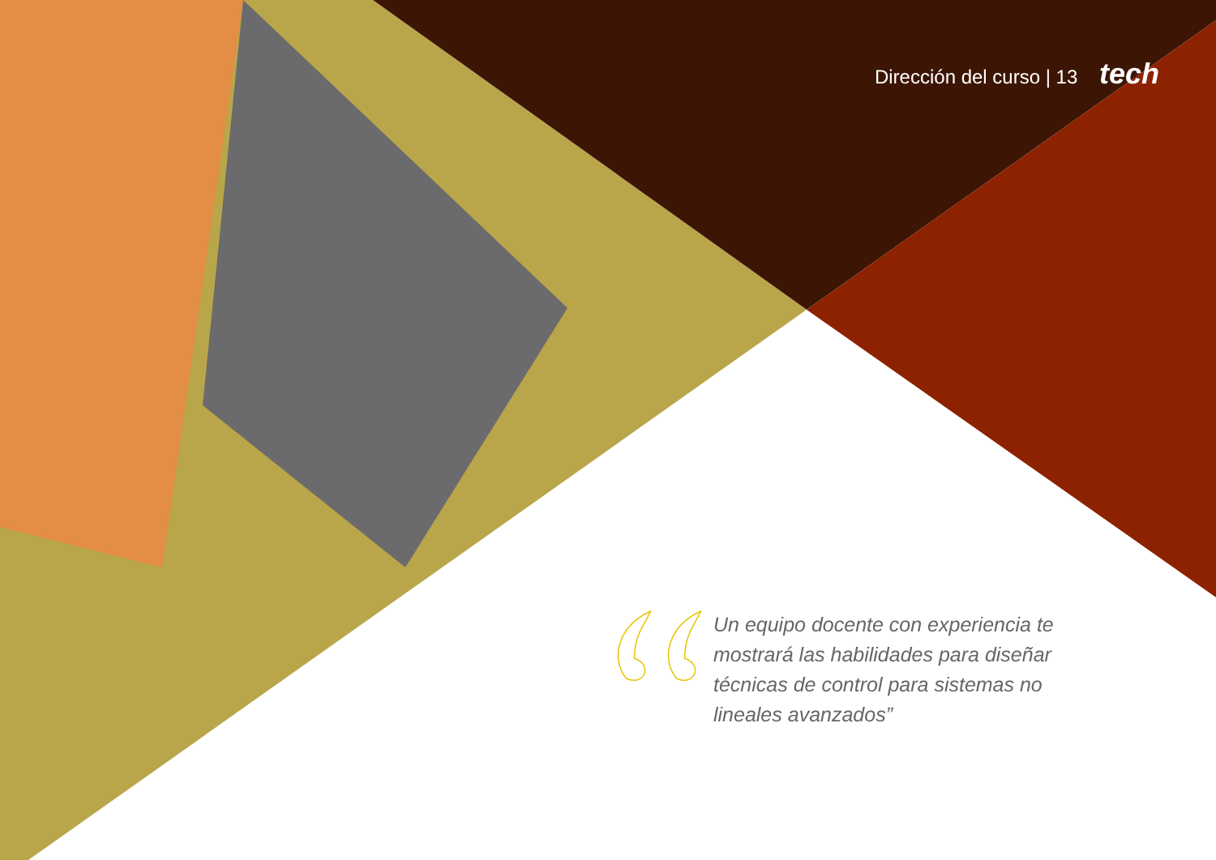Dirección del curso | 13 tech
Un equipo docente con experiencia te mostrará las habilidades para diseñar técnicas de control para sistemas no lineales avanzados”